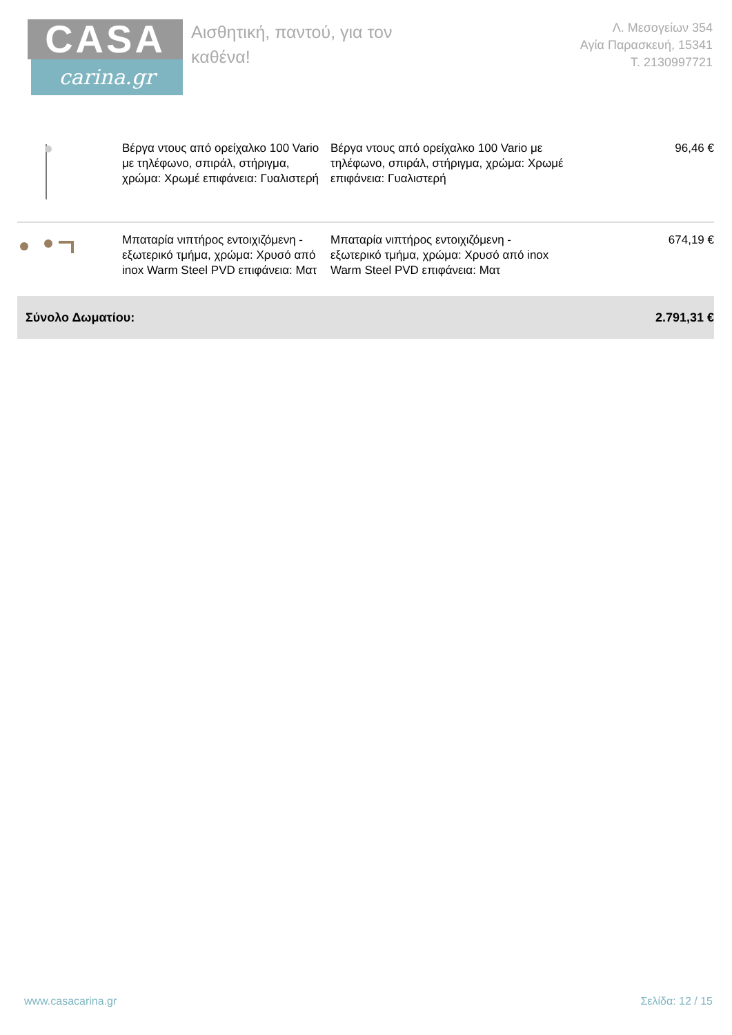CASA
carina.gr
Αισθητική, παντού, για τον καθένα!
Λ. Μεσογείων 354
Αγία Παρασκευή, 15341
Τ. 2130997721
| | Βέργα ντους από ορείχαλκο 100 Vario με τηλέφωνο, σπιράλ, στήριγμα, χρώμα: Χρωμέ επιφάνεια: Γυαλιστερή | Βέργα ντους από ορείχαλκο 100 Vario με τηλέφωνο, σπιράλ, στήριγμα, χρώμα: Χρωμέ επιφάνεια: Γυαλιστερή | 96,46 € |
| | Μπαταρία νιπτήρος εντοιχιζόμενη - εξωτερικό τμήμα, χρώμα: Χρυσό από inox Warm Steel PVD επιφάνεια: Ματ | Μπαταρία νιπτήρος εντοιχιζόμενη - εξωτερικό τμήμα, χρώμα: Χρυσό από inox Warm Steel PVD επιφάνεια: Ματ | 674,19 € |
| Σύνολο Δωματίου: | | | 2.791,31 € |
www.casacarina.gr Σελίδα: 12 / 15